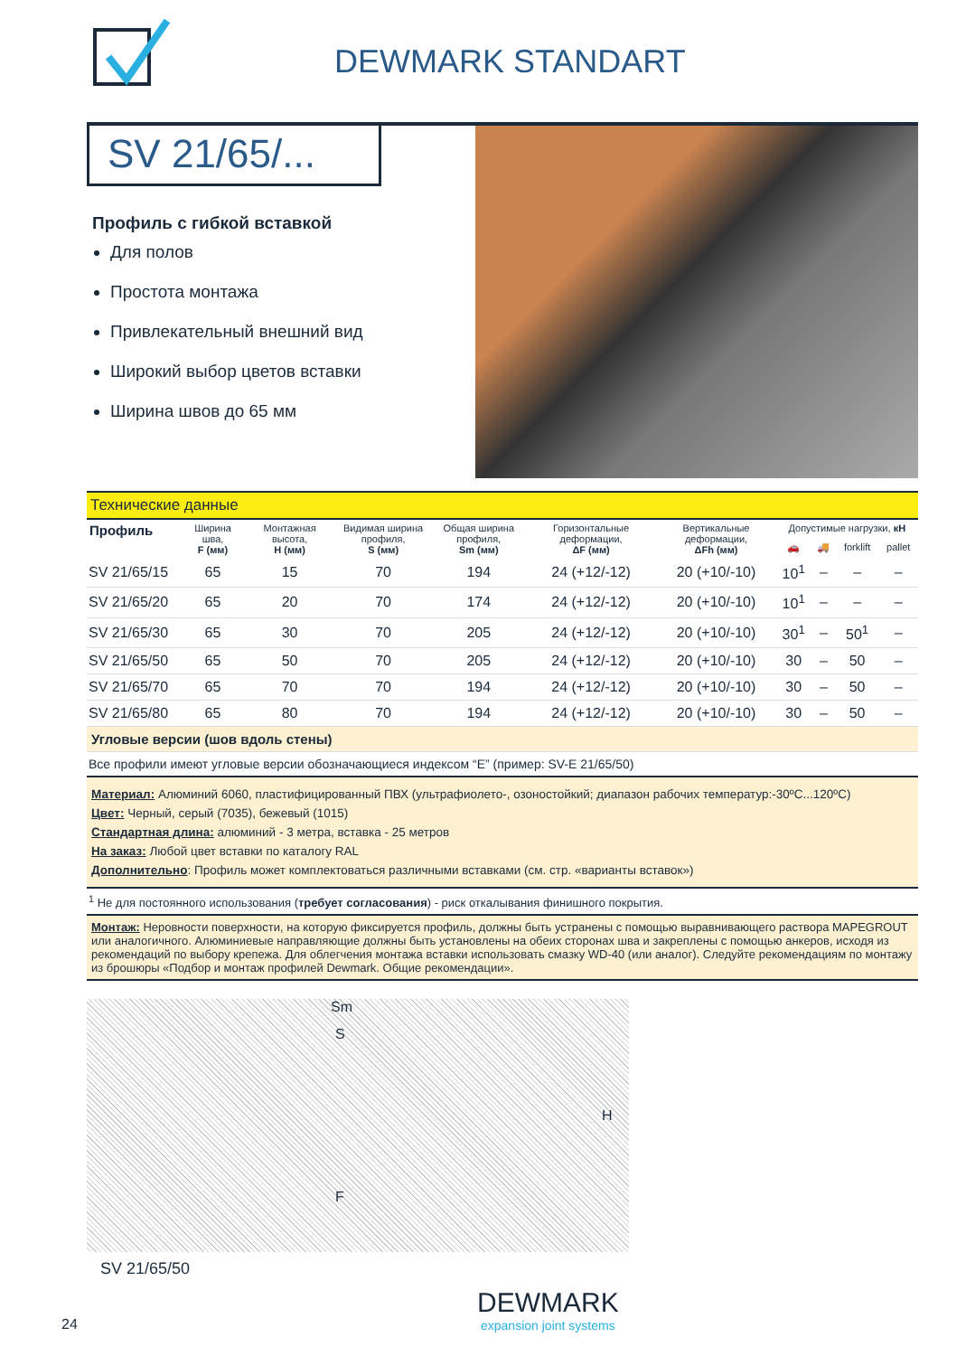DEWMARK STANDART
SV 21/65/...
Профиль с гибкой вставкой
Для полов
Простота монтажа
Привлекательный внешний вид
Широкий выбор цветов вставки
Ширина швов до 65 мм
| Технические данные | | | | | | | | | | |
| Профиль | Ширина шва, F (мм) | Монтажная высота, H (мм) | Видимая ширина профиля, S (мм) | Общая ширина профиля, Sm (мм) | Горизонтальные деформации, ΔF (мм) | Вертикальные деформации, ΔFh (мм) | Допустимые нагрузки, кН | | | |
| | | | | | | | 🚗 | 🚚 | forklift | pallet |
| SV 21/65/15 | 65 | 15 | 70 | 194 | 24 (+12/-12) | 20 (+10/-10) | 10<sup>1</sup> | – | – | – |
| SV 21/65/20 | 65 | 20 | 70 | 174 | 24 (+12/-12) | 20 (+10/-10) | 10<sup>1</sup> | – | – | – |
| SV 21/65/30 | 65 | 30 | 70 | 205 | 24 (+12/-12) | 20 (+10/-10) | 30<sup>1</sup> | – | 50<sup>1</sup> | – |
| SV 21/65/50 | 65 | 50 | 70 | 205 | 24 (+12/-12) | 20 (+10/-10) | 30 | – | 50 | – |
| SV 21/65/70 | 65 | 70 | 70 | 194 | 24 (+12/-12) | 20 (+10/-10) | 30 | – | 50 | – |
| SV 21/65/80 | 65 | 80 | 70 | 194 | 24 (+12/-12) | 20 (+10/-10) | 30 | – | 50 | – |
| Угловые версии (шов вдоль стены) | | | | | | | | | | |
| Все профили имеют угловые версии обозначающиеся индексом “E” (пример: SV-E 21/65/50) | | | | | | | | | | |
| Материал: Алюминий 6060, пластифицированный ПВХ (ультрафиолето-, озоностойкий; диапазон рабочих температур:-30ºC...120ºC) Цвет: Черный, серый (7035), бежевый (1015) Стандартная длина: алюминий - 3 метра, вставка - 25 метров На заказ: Любой цвет вставки по каталогу RAL Дополнительно : Профиль может комплектоваться различными вставками (см. стр. «варианты вставок») | | | | | | | | | | |
| <sup>1</sup> Не для постоянного использования ( требует согласования ) - риск откалывания финишного покрытия. | | | | | | | | | | |
| Монтаж: Неровности поверхности, на которую фиксируется профиль, должны быть устранены с помощью выравнивающего раствора MAPEGROUT или аналогичного. Алюминиевые направляющие должны быть установлены на обеих сторонах шва и закреплены с помощью анкеров, исходя из рекомендаций по выбору крепежа. Для облегчения монтажа вставки использовать смазку WD-40 (или аналог). Следуйте рекомендациям по монтажу из брошюры «Подбор и монтаж профилей Dewmark. Общие рекомендации». | | | | | | | | | | |
Sm
S
H
F
SV 21/65/50
24
DEWMARK
expansion joint systems